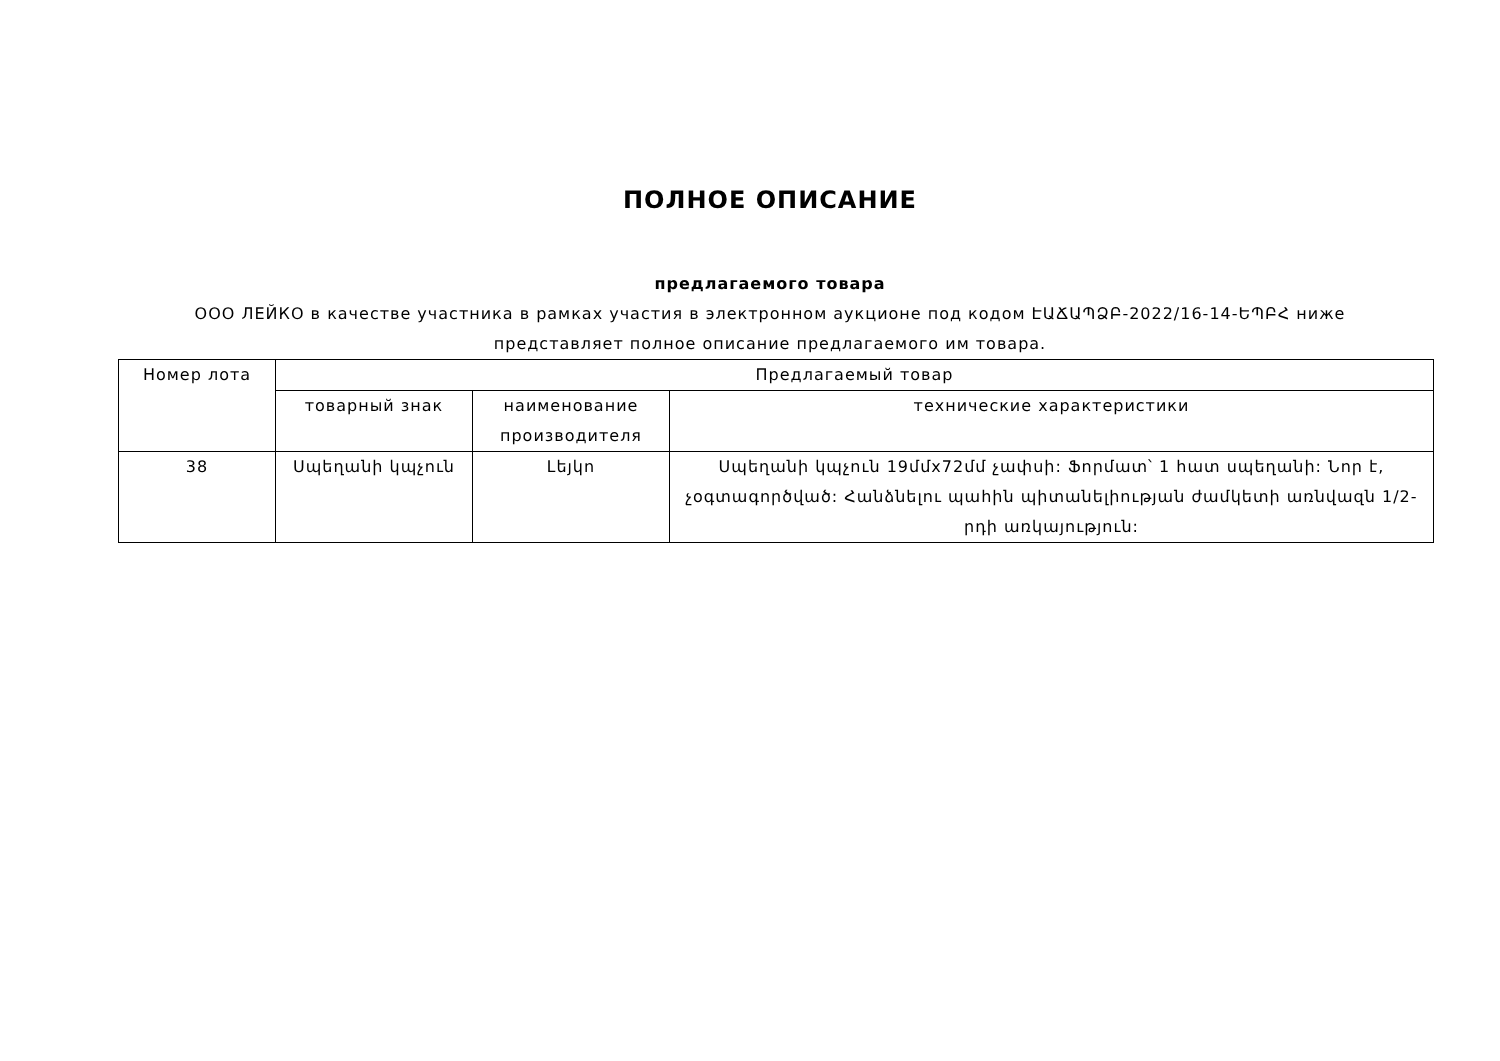ПОЛНОЕ ОПИСАНИЕ
предлагаемого товара
ООО ЛЕЙКО в качестве участника в рамках участия в электронном аукционе под кодом ԷԱՃԱՊՁԲ-2022/16-14-ԵՊԲՀ ниже представляет полное описание предлагаемого им товара.
| Номер лота | Предлагаемый товар | | |
| --- | --- | --- | --- |
| | товарный знак | наименование производителя | технические характеристики |
| 38 | Սպեղանի կպչուն | Լեյկո | Սպեղանի կպչուն 19մմx72մմ չափսի: Ֆորմատ՝ 1 հատ սպեղանի: Նոր է, չօգտագործված: Հանձնելու պահին պիտանելիության ժամկետի առնվազն 1/2-րդի առկայություն: |